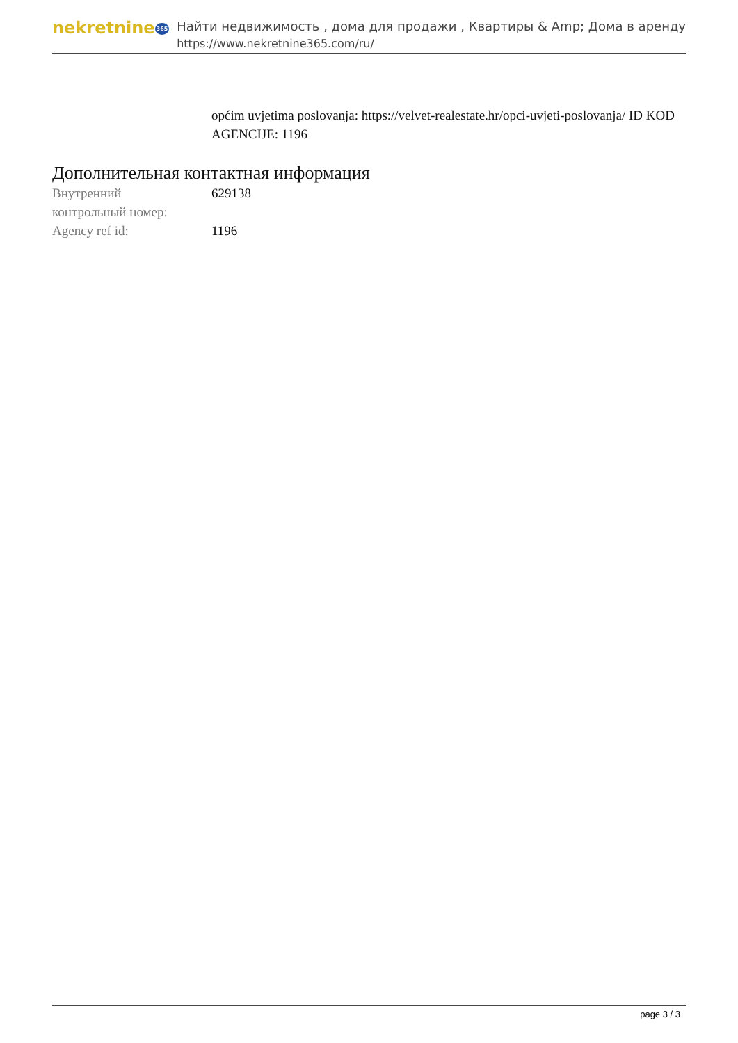nekretnine365
Найти недвижимость , дома для продажи , Квартиры & Amp; Дома в аренду
https://www.nekretnine365.com/ru/
općim uvjetima poslovanja: https://velvet-realestate.hr/opci-uvjeti-poslovanja/ ID KOD AGENCIJE: 1196
Дополнительная контактная информация
| Внутренний контрольный номер: | 629138 |
| Agency ref id: | 1196 |
page 3 / 3